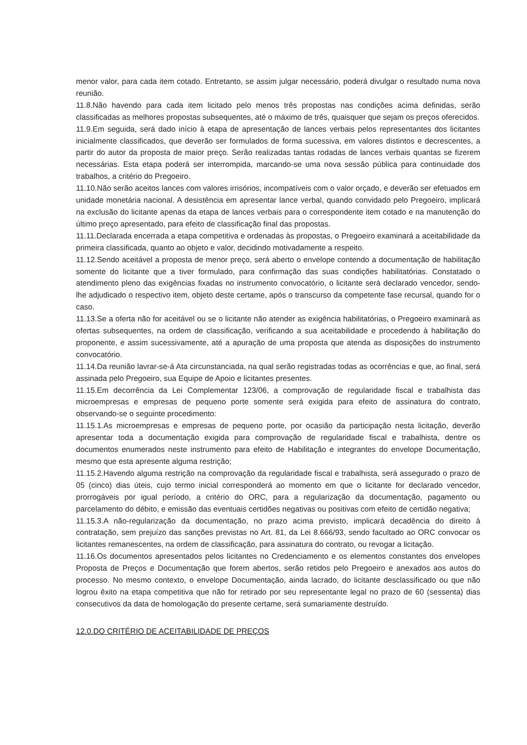menor valor, para cada item cotado. Entretanto, se assim julgar necessário, poderá divulgar o resultado numa nova reunião.
11.8.Não havendo para cada item licitado pelo menos três propostas nas condições acima definidas, serão classificadas as melhores propostas subsequentes, até o máximo de três, quaisquer que sejam os preços oferecidos.
11.9.Em seguida, será dado início à etapa de apresentação de lances verbais pelos representantes dos licitantes inicialmente classificados, que deverão ser formulados de forma sucessiva, em valores distintos e decrescentes, a partir do autor da proposta de maior preço. Serão realizadas tantas rodadas de lances verbais quantas se fizerem necessárias. Esta etapa poderá ser interrompida, marcando-se uma nova sessão pública para continuidade dos trabalhos, a critério do Pregoeiro.
11.10.Não serão aceitos lances com valores irrisórios, incompatíveis com o valor orçado, e deverão ser efetuados em unidade monetária nacional. A desistência em apresentar lance verbal, quando convidado pelo Pregoeiro, implicará na exclusão do licitante apenas da etapa de lances verbais para o correspondente item cotado e na manutenção do último preço apresentado, para efeito de classificação final das propostas.
11.11.Declarada encerrada a etapa competitiva e ordenadas às propostas, o Pregoeiro examinará a aceitabilidade da primeira classificada, quanto ao objeto e valor, decidindo motivadamente a respeito.
11.12.Sendo aceitável a proposta de menor preço, será aberto o envelope contendo a documentação de habilitação somente do licitante que a tiver formulado, para confirmação das suas condições habilitatórias. Constatado o atendimento pleno das exigências fixadas no instrumento convocatório, o licitante será declarado vencedor, sendo-lhe adjudicado o respectivo item, objeto deste certame, após o transcurso da competente fase recursal, quando for o caso.
11.13.Se a oferta não for aceitável ou se o licitante não atender as exigência habilitatórias, o Pregoeiro examinará as ofertas subsequentes, na ordem de classificação, verificando a sua aceitabilidade e procedendo à habilitação do proponente, e assim sucessivamente, até a apuração de uma proposta que atenda as disposições do instrumento convocatório.
11.14.Da reunião lavrar-se-á Ata circunstanciada, na qual serão registradas todas as ocorrências e que, ao final, será assinada pelo Pregoeiro, sua Equipe de Apoio e licitantes presentes.
11.15.Em decorrência da Lei Complementar 123/06, a comprovação de regularidade fiscal e trabalhista das microempresas e empresas de pequeno porte somente será exigida para efeito de assinatura do contrato, observando-se o seguinte procedimento:
11.15.1.As microempresas e empresas de pequeno porte, por ocasião da participação nesta licitação, deverão apresentar toda a documentação exigida para comprovação de regularidade fiscal e trabalhista, dentre os documentos enumerados neste instrumento para efeito de Habilitação e integrantes do envelope Documentação, mesmo que esta apresente alguma restrição;
11.15.2.Havendo alguma restrição na comprovação da regularidade fiscal e trabalhista, será assegurado o prazo de 05 (cinco) dias úteis, cujo termo inicial corresponderá ao momento em que o licitante for declarado vencedor, prorrogáveis por igual período, a critério do ORC, para a regularização da documentação, pagamento ou parcelamento do débito, e emissão das eventuais certidões negativas ou positivas com efeito de certidão negativa;
11.15.3.A não-regularização da documentação, no prazo acima previsto, implicará decadência do direito à contratação, sem prejuízo das sanções previstas no Art. 81, da Lei 8.666/93, sendo facultado ao ORC convocar os licitantes remanescentes, na ordem de classificação, para assinatura do contrato, ou revogar a licitação.
11.16.Os documentos apresentados pelos licitantes no Credenciamento e os elementos constantes dos envelopes Proposta de Preços e Documentação que forem abertos, serão retidos pelo Pregoeiro e anexados aos autos do processo. No mesmo contexto, o envelope Documentação, ainda lacrado, do licitante desclassificado ou que não logrou êxito na etapa competitiva que não for retirado por seu representante legal no prazo de 60 (sessenta) dias consecutivos da data de homologação do presente certame, será sumariamente destruído.
12.0.DO CRITÉRIO DE ACEITABILIDADE DE PREÇOS